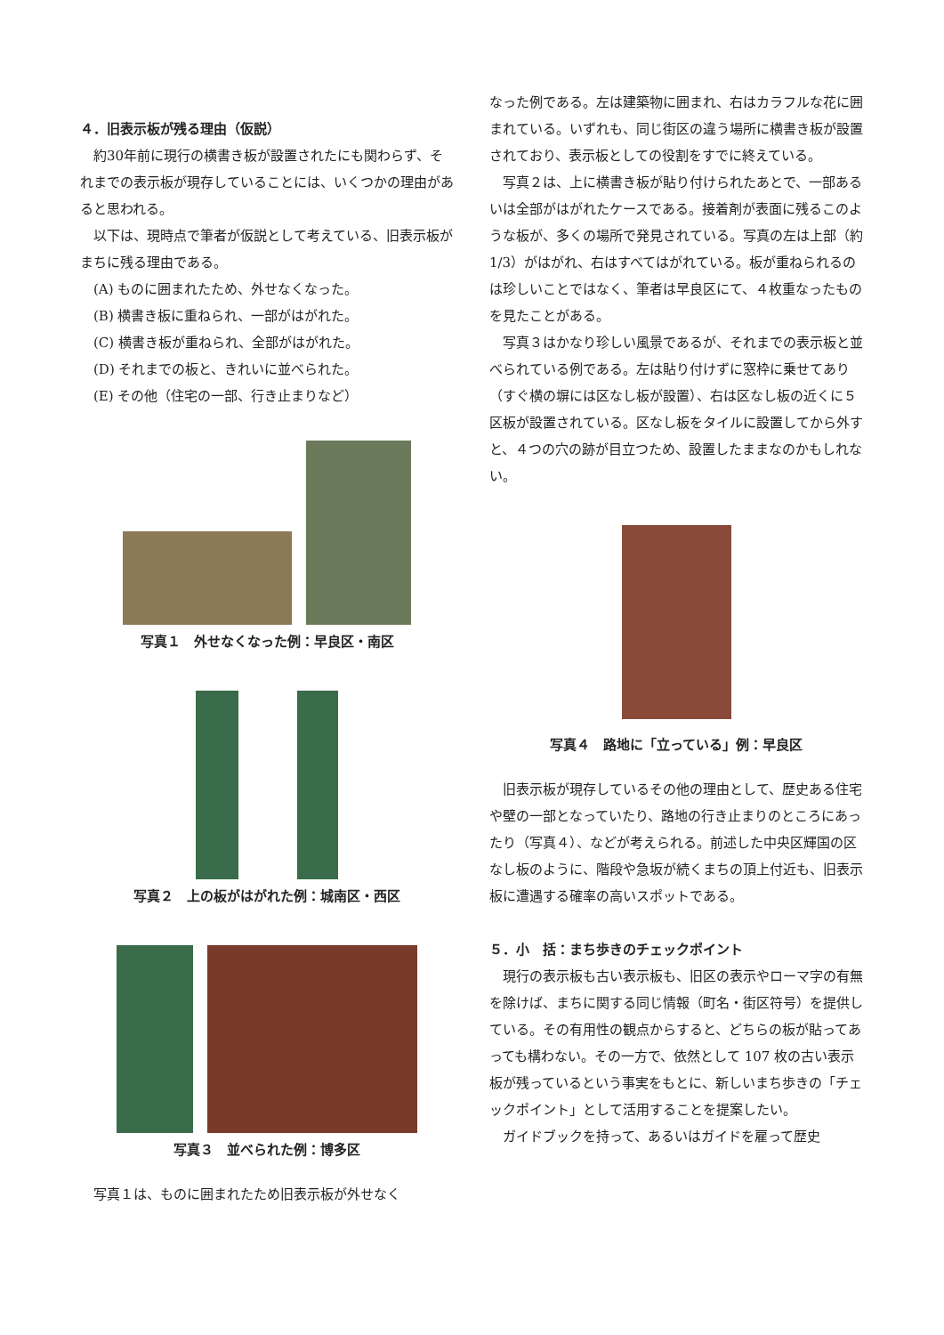４．旧表示板が残る理由（仮説）
約30年前に現行の横書き板が設置されたにも関わらず、それまでの表示板が現存していることには、いくつかの理由があると思われる。
以下は、現時点で筆者が仮説として考えている、旧表示板がまちに残る理由である。
(A) ものに囲まれたため、外せなくなった。
(B) 横書き板に重ねられ、一部がはがれた。
(C) 横書き板が重ねられ、全部がはがれた。
(D) それまでの板と、きれいに並べられた。
(E) その他（住宅の一部、行き止まりなど）
写真１　外せなくなった例：早良区・南区
写真２　上の板がはがれた例：城南区・西区
写真３　並べられた例：博多区
写真１は、ものに囲まれたため旧表示板が外せなく
なった例である。左は建築物に囲まれ、右はカラフルな花に囲まれている。いずれも、同じ街区の違う場所に横書き板が設置されており、表示板としての役割をすでに終えている。
写真２は、上に横書き板が貼り付けられたあとで、一部あるいは全部がはがれたケースである。接着剤が表面に残るこのような板が、多くの場所で発見されている。写真の左は上部（約1/3）がはがれ、右はすべてはがれている。板が重ねられるのは珍しいことではなく、筆者は早良区にて、４枚重なったものを見たことがある。
写真３はかなり珍しい風景であるが、それまでの表示板と並べられている例である。左は貼り付けずに窓枠に乗せてあり（すぐ横の塀には区なし板が設置）、右は区なし板の近くに５区板が設置されている。区なし板をタイルに設置してから外すと、４つの穴の跡が目立つため、設置したままなのかもしれない。
写真４　路地に「立っている」例：早良区
旧表示板が現存しているその他の理由として、歴史ある住宅や壁の一部となっていたり、路地の行き止まりのところにあったり（写真４）、などが考えられる。前述した中央区輝国の区なし板のように、階段や急坂が続くまちの頂上付近も、旧表示板に遭遇する確率の高いスポットである。
５．小　括：まち歩きのチェックポイント
現行の表示板も古い表示板も、旧区の表示やローマ字の有無を除けば、まちに関する同じ情報（町名・街区符号）を提供している。その有用性の観点からすると、どちらの板が貼ってあっても構わない。その一方で、依然として 107 枚の古い表示板が残っているという事実をもとに、新しいまち歩きの「チェックポイント」として活用することを提案したい。
ガイドブックを持って、あるいはガイドを雇って歴史